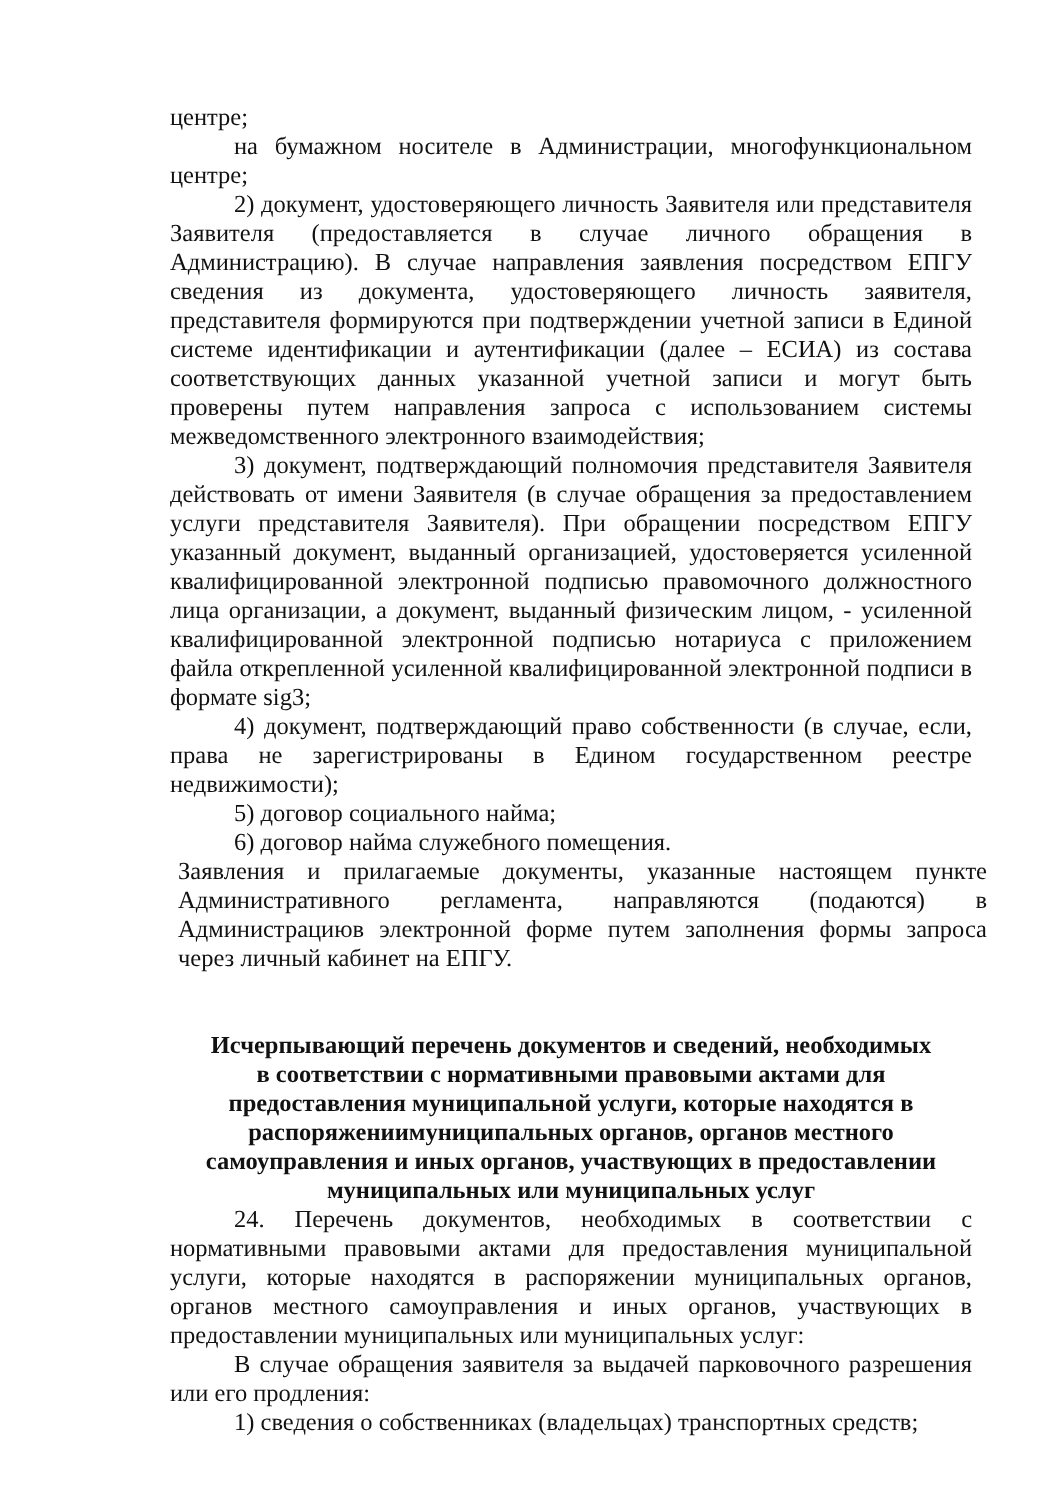центре;
на бумажном носителе в Администрации, многофункциональном центре;
2) документ, удостоверяющего личность Заявителя или представителя Заявителя (предоставляется в случае личного обращения в Администрацию). В случае направления заявления посредством ЕПГУ сведения из документа, удостоверяющего личность заявителя, представителя формируются при подтверждении учетной записи в Единой системе идентификации и аутентификации (далее – ЕСИА) из состава соответствующих данных указанной учетной записи и могут быть проверены путем направления запроса с использованием системы межведомственного электронного взаимодействия;
3) документ, подтверждающий полномочия представителя Заявителя действовать от имени Заявителя (в случае обращения за предоставлением услуги представителя Заявителя). При обращении посредством ЕПГУ указанный документ, выданный организацией, удостоверяется усиленной квалифицированной электронной подписью правомочного должностного лица организации, а документ, выданный физическим лицом, - усиленной квалифицированной электронной подписью нотариуса с приложением файла открепленной усиленной квалифицированной электронной подписи в формате sig3;
4) документ, подтверждающий право собственности (в случае, если, права не зарегистрированы в Едином государственном реестре недвижимости);
5) договор социального найма;
6) договор найма служебного помещения.
Заявления и прилагаемые документы, указанные настоящем пункте Административного регламента, направляются (подаются) в Администрациюв электронной форме путем заполнения формы запроса через личный кабинет на ЕПГУ.
Исчерпывающий перечень документов и сведений, необходимых
в соответствии с нормативными правовыми актами для
предоставления муниципальной услуги, которые находятся в
распоряжениимуниципальных органов, органов местного
самоуправления и иных органов, участвующих в предоставлении
муниципальных или муниципальных услуг
24. Перечень документов, необходимых в соответствии с нормативными правовыми актами для предоставления муниципальной услуги, которые находятся в распоряжении муниципальных органов, органов местного самоуправления и иных органов, участвующих в предоставлении муниципальных или муниципальных услуг:
В случае обращения заявителя за выдачей парковочного разрешения или его продления:
1) сведения о собственниках (владельцах) транспортных средств;